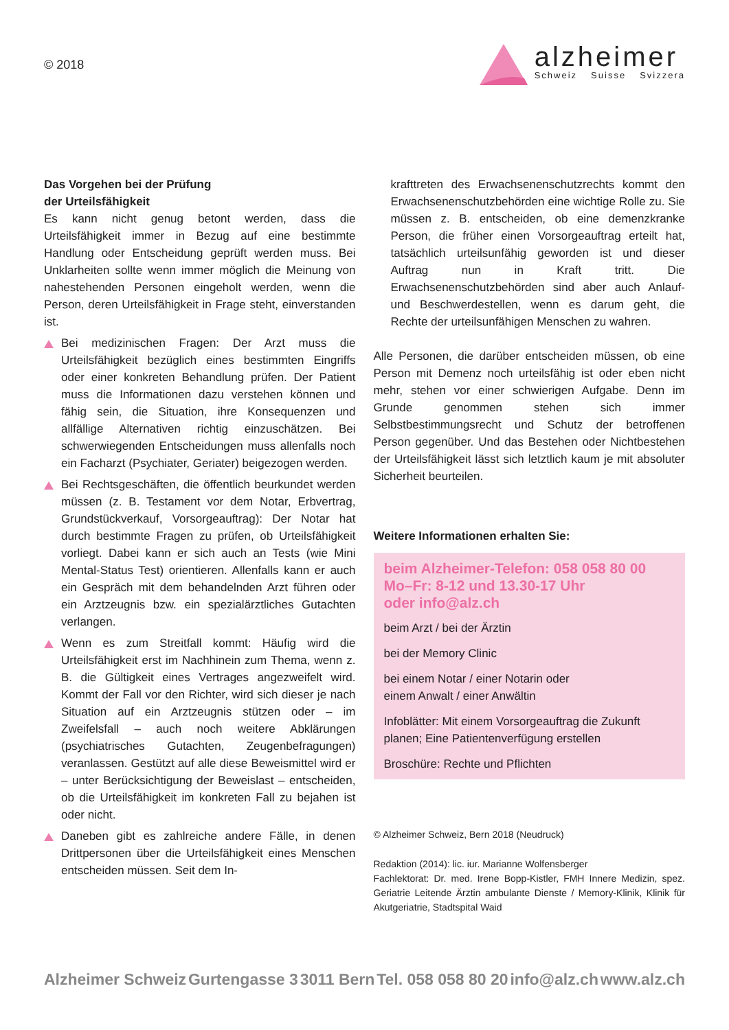© 2018
alzheimer
Schweiz Suisse Svizzera
Das Vorgehen bei der Prüfung
der Urteilsfähigkeit
Es kann nicht genug betont werden, dass die Urteilsfähigkeit immer in Bezug auf eine bestimmte Handlung oder Entscheidung geprüft werden muss. Bei Unklarheiten sollte wenn immer möglich die Meinung von nahestehenden Personen eingeholt werden, wenn die Person, deren Urteilsfähigkeit in Frage steht, einverstanden ist.
Bei medizinischen Fragen: Der Arzt muss die Urteilsfähigkeit bezüglich eines bestimmten Eingriffs oder einer konkreten Behandlung prüfen. Der Patient muss die Informationen dazu verstehen können und fähig sein, die Situation, ihre Konsequenzen und allfällige Alternativen richtig einzuschätzen. Bei schwerwiegenden Entscheidungen muss allenfalls noch ein Facharzt (Psychiater, Geriater) beigezogen werden.
Bei Rechtsgeschäften, die öffentlich beurkundet werden müssen (z. B. Testament vor dem Notar, Erbvertrag, Grundstückverkauf, Vorsorgeauftrag): Der Notar hat durch bestimmte Fragen zu prüfen, ob Urteilsfähigkeit vorliegt. Dabei kann er sich auch an Tests (wie Mini Mental-Status Test) orientieren. Allenfalls kann er auch ein Gespräch mit dem behandelnden Arzt führen oder ein Arztzeugnis bzw. ein spezialärztliches Gutachten verlangen.
Wenn es zum Streitfall kommt: Häufig wird die Urteilsfähigkeit erst im Nachhinein zum Thema, wenn z. B. die Gültigkeit eines Vertrages angezweifelt wird. Kommt der Fall vor den Richter, wird sich dieser je nach Situation auf ein Arztzeugnis stützen oder – im Zweifelsfall – auch noch weitere Abklärungen (psychiatrisches Gutachten, Zeugenbefragungen) veranlassen. Gestützt auf alle diese Beweismittel wird er – unter Berücksichtigung der Beweislast – entscheiden, ob die Urteilsfähigkeit im konkreten Fall zu bejahen ist oder nicht.
Daneben gibt es zahlreiche andere Fälle, in denen Drittpersonen über die Urteilsfähigkeit eines Menschen entscheiden müssen. Seit dem In-
krafttreten des Erwachsenenschutzrechts kommt den Erwachsenenschutzbehörden eine wichtige Rolle zu. Sie müssen z. B. entscheiden, ob eine demenzkranke Person, die früher einen Vorsorgeauftrag erteilt hat, tatsächlich urteilsunfähig geworden ist und dieser Auftrag nun in Kraft tritt. Die Erwachsenenschutzbehörden sind aber auch Anlauf- und Beschwerdestellen, wenn es darum geht, die Rechte der urteilsunfähigen Menschen zu wahren.
Alle Personen, die darüber entscheiden müssen, ob eine Person mit Demenz noch urteilsfähig ist oder eben nicht mehr, stehen vor einer schwierigen Aufgabe. Denn im Grunde genommen stehen sich immer Selbstbestimmungsrecht und Schutz der betroffenen Person gegenüber. Und das Bestehen oder Nichtbestehen der Urteilsfähigkeit lässt sich letztlich kaum je mit absoluter Sicherheit beurteilen.
Weitere Informationen erhalten Sie:
beim Alzheimer-Telefon: 058 058 80 00
Mo–Fr: 8-12 und 13.30-17 Uhr
oder info@alz.ch
beim Arzt / bei der Ärztin
bei der Memory Clinic
bei einem Notar / einer Notarin oder
einem Anwalt / einer Anwältin
Infoblätter: Mit einem Vorsorgeauftrag die Zukunft planen; Eine Patientenverfügung erstellen
Broschüre: Rechte und Pflichten
© Alzheimer Schweiz, Bern 2018 (Neudruck)
Redaktion (2014): lic. iur. Marianne Wolfensberger
Fachlektorat: Dr. med. Irene Bopp-Kistler, FMH Innere Medizin, spez. Geriatrie Leitende Ärztin ambulante Dienste / Memory-Klinik, Klinik für Akutgeriatrie, Stadtspital Waid
Alzheimer Schweiz Gurtengasse 3 3011 Bern Tel. 058 058 80 20 info@alz.ch www.alz.ch